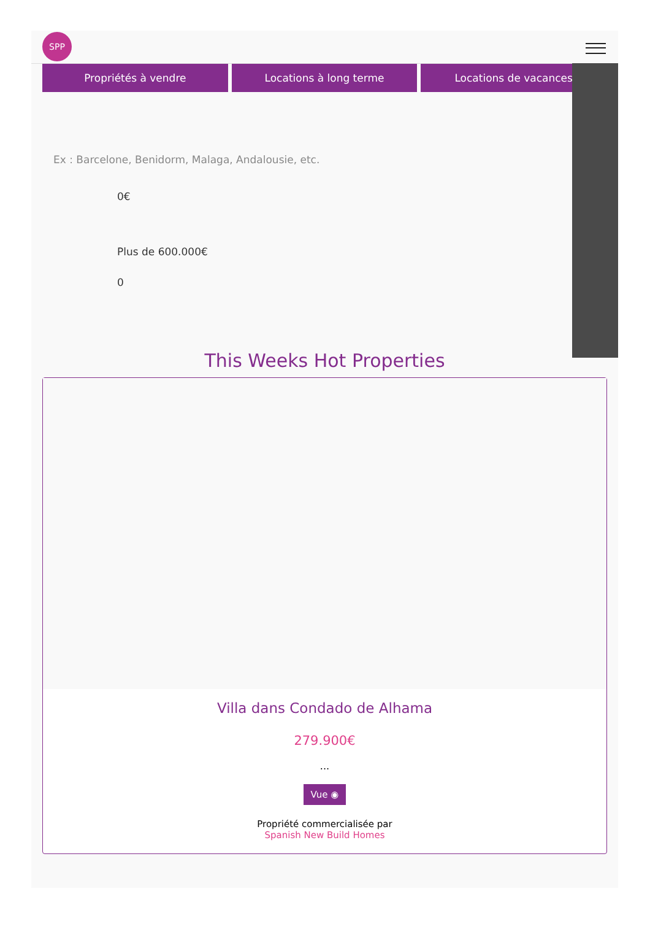SPP
Propriétés à vendre Locations à long terme Locations de vacances
Ex : Barcelone, Benidorm, Malaga, Andalousie, etc.
0€
Plus de 600.000€
0
This Weeks Hot Properties
Villa dans Condado de Alhama
279.900€
...
Vue ◉
Propriété commercialisée par
Spanish New Build Homes